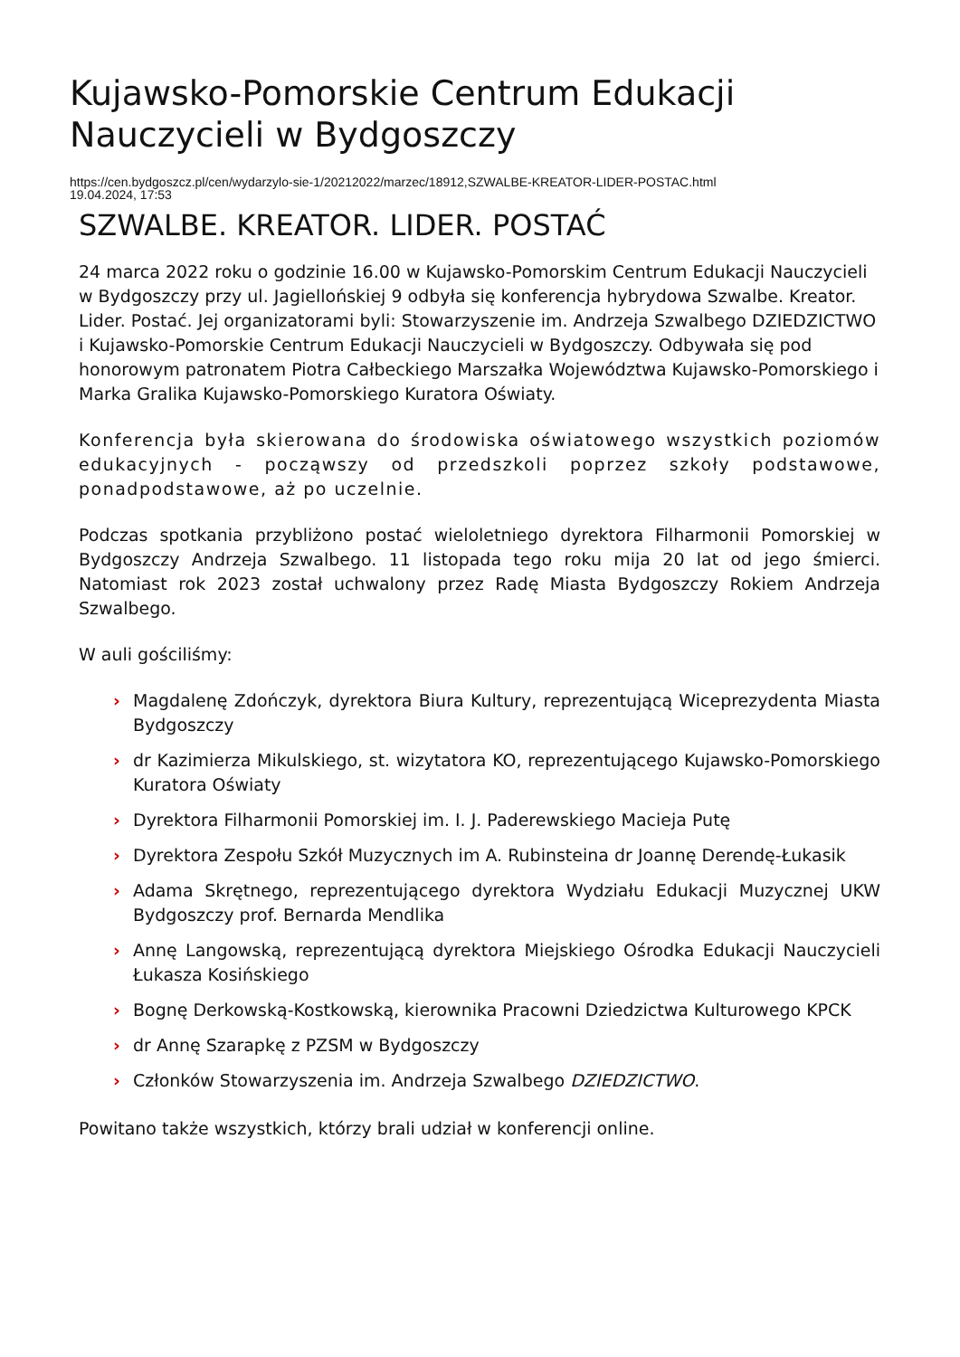Kujawsko-Pomorskie Centrum Edukacji Nauczycieli w Bydgoszczy
https://cen.bydgoszcz.pl/cen/wydarzylo-sie-1/20212022/marzec/18912,SZWALBE-KREATOR-LIDER-POSTAC.html
19.04.2024, 17:53
SZWALBE. KREATOR. LIDER. POSTAĆ
24 marca 2022 roku o godzinie 16.00 w Kujawsko-Pomorskim Centrum Edukacji Nauczycieli w Bydgoszczy przy ul. Jagiellońskiej 9 odbyła się konferencja hybrydowa Szwalbe. Kreator. Lider. Postać. Jej organizatorami byli: Stowarzyszenie im. Andrzeja Szwalbego DZIEDZICTWO i Kujawsko-Pomorskie Centrum Edukacji Nauczycieli w Bydgoszczy. Odbywała się pod honorowym patronatem Piotra Całbeckiego Marszałka Województwa Kujawsko-Pomorskiego i Marka Gralika Kujawsko-Pomorskiego Kuratora Oświaty.
Konferencja była skierowana do środowiska oświatowego wszystkich poziomów edukacyjnych - począwszy od przedszkoli poprzez szkoły podstawowe, ponadpodstawowe, aż po uczelnie.
Podczas spotkania przybliżono postać wieloletniego dyrektora Filharmonii Pomorskiej w Bydgoszczy Andrzeja Szwalbego. 11 listopada tego roku mija 20 lat od jego śmierci. Natomiast rok 2023 został uchwalony przez Radę Miasta Bydgoszczy Rokiem Andrzeja Szwalbego.
W auli gościliśmy:
› Magdalenę Zdończyk, dyrektora Biura Kultury, reprezentującą Wiceprezydenta Miasta Bydgoszczy
› dr Kazimierza Mikulskiego, st. wizytatora KO, reprezentującego Kujawsko-Pomorskiego Kuratora Oświaty
› Dyrektora Filharmonii Pomorskiej im. I. J. Paderewskiego Macieja Putę
› Dyrektora Zespołu Szkół Muzycznych im A. Rubinsteina dr Joannę Derendę-Łukasik
› Adama Skrętnego, reprezentującego dyrektora Wydziału Edukacji Muzycznej UKW Bydgoszczy prof. Bernarda Mendlika
› Annę Langowską, reprezentującą dyrektora Miejskiego Ośrodka Edukacji Nauczycieli Łukasza Kosińskiego
› Bognę Derkowską-Kostkowską, kierownika Pracowni Dziedzictwa Kulturowego KPCK
› dr Annę Szarapkę z PZSM w Bydgoszczy
› Członków Stowarzyszenia im. Andrzeja Szwalbego DZIEDZICTWO.
Powitano także wszystkich, którzy brali udział w konferencji online.